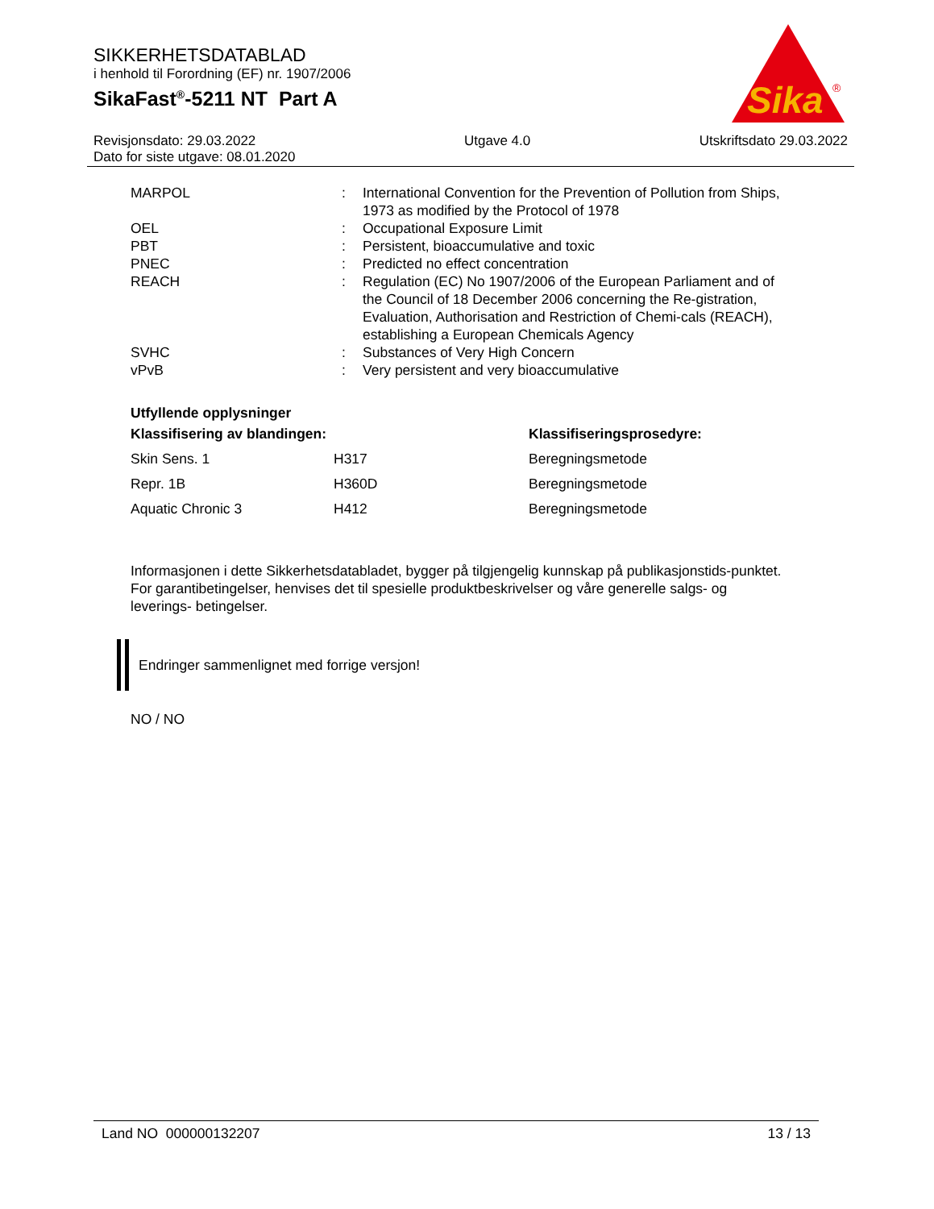SIKKERHETSDATABLAD
i henhold til Forordning (EF) nr. 1907/2006
SikaFast<sup>®</sup>-5211 NT Part A
Sika
®
Revisjonsdato: 29.03.2022
Dato for siste utgave: 08.01.2020
Utgave 4.0 Utskriftsdato 29.03.2022
| MARPOL | : | International Convention for the Prevention of Pollution from Ships, 1973 as modified by the Protocol of 1978 |
| OEL | : | Occupational Exposure Limit |
| PBT | : | Persistent, bioaccumulative and toxic |
| PNEC | : | Predicted no effect concentration |
| REACH | : | Regulation (EC) No 1907/2006 of the European Parliament and of the Council of 18 December 2006 concerning the Re-gistration, Evaluation, Authorisation and Restriction of Chemi-cals (REACH), establishing a European Chemicals Agency |
| SVHC | : | Substances of Very High Concern |
| vPvB | : | Very persistent and very bioaccumulative |
Utfyllende opplysninger
| Klassifisering av blandingen: | | Klassifiseringsprosedyre: |
| Skin Sens. 1 | H317 | Beregningsmetode |
| Repr. 1B | H360D | Beregningsmetode |
| Aquatic Chronic 3 | H412 | Beregningsmetode |
Informasjonen i dette Sikkerhetsdatabladet, bygger på tilgjengelig kunnskap på publikasjonstids-punktet. For garantibetingelser, henvises det til spesielle produktbeskrivelser og våre generelle salgs- og leverings- betingelser.
Endringer sammenlignet med forrige versjon!
NO / NO
Land NO 000000132207 13 / 13